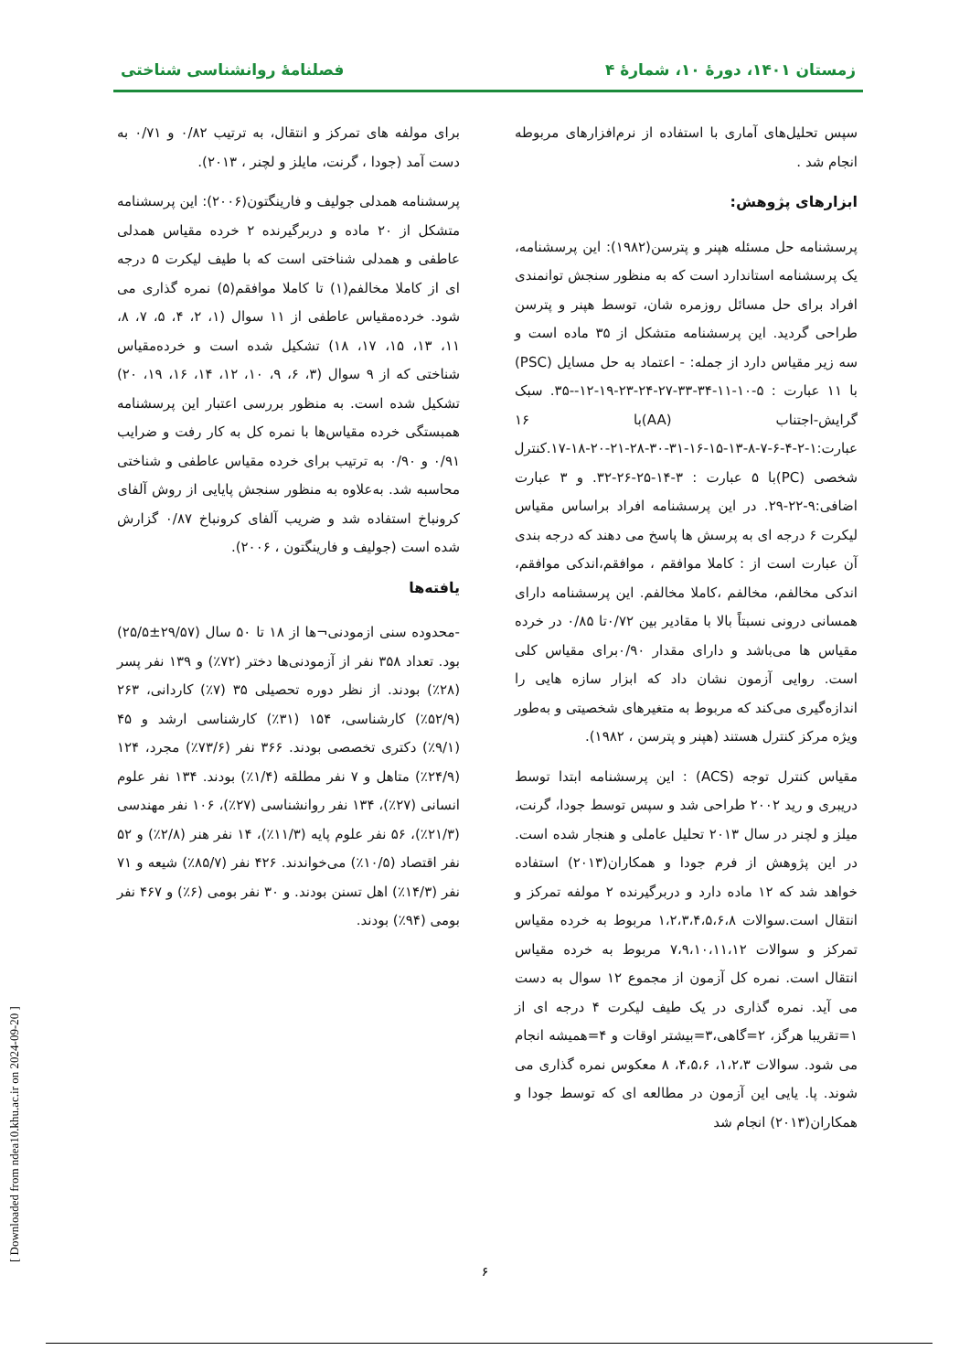زمستان ۱۴۰۱، دورهٔ ۱۰، شمارهٔ ۴ فصلنامهٔ روانشناسی شناختی
سپس تحلیل‌های آماری با استفاده از نرم‌افزارهای مربوطه انجام شد .
ابزارهای پژوهش:
پرسشنامه حل مسئله هپنر و پترسن(۱۹۸۲): این پرسشنامه، یک پرسشنامه استاندارد است که به منظور سنجش توانمندی افراد برای حل مسائل روزمره شان، توسط هپنر و پترسن طراحی گردید. این پرسشنامه متشکل از ۳۵ ماده است و سه زیر مقیاس دارد از جمله: - اعتماد به حل مسایل (PSC) با ۱۱ عبارت : ۵-۱۰-۱۱-۳۴-۳۳-۲۷-۲۴-۲۳-۱۹-۱۲--۳۵. سبک گرایش-اجتناب (AA)با ۱۶ عبارت:۱-۲-۴-۶-۷-۸-۱۳-۱۵-۱۶-۳۱-۳۰-۲۸-۲۱-۲۰-۱۸-۱۷.کنترل شخصی (PC)با ۵ عبارت : ۳-۱۴-۲۵-۲۶-۳۲. و ۳ عبارت اضافی:۹-۲۲-۲۹. در این پرسشنامه افراد براساس مقیاس لیکرت ۶ درجه ای به پرسش ها پاسخ می دهند که درجه بندی آن عبارت است از : کاملا موافقم ، موافقم،اندکی موافقم، اندکی مخالفم، مخالفم ،کاملا مخالفم. این پرسشنامه دارای همسانی درونی نسبتاً بالا با مقادیر بین ۰/۷۲تا ۰/۸۵ در خرده مقیاس ها می‌باشد و دارای مقدار ۰/۹۰برای مقیاس کلی است. روایی آزمون نشان داد که ابزار سازه هایی را اندازه‌گیری می‌کند که مربوط به متغیرهای شخصیتی و به‌طور ویژه مرکز کنترل هستند (هپنر و پترسن ، ۱۹۸۲).
مقیاس کنترل توجه (ACS) : این پرسشنامه ابتدا توسط دریبری و رید ۲۰۰۲ طراحی شد و سپس توسط جودا، گرنت، میلز و لچنر در سال ۲۰۱۳ تحلیل عاملی و هنجار شده است. در این پژوهش از فرم جودا و همکاران(۲۰۱۳) استفاده خواهد شد که ۱۲ ماده دارد و دربرگیرنده ۲ مولفه تمرکز و انتقال است.سوالات ۱،۲،۳،۴،۵،۶،۸ مربوط به خرده مقیاس تمرکز و سوالات ۷،۹،۱۰،۱۱،۱۲ مربوط به خرده مقیاس انتقال است. نمره کل آزمون از مجموع ۱۲ سوال به دست می آید. نمره گذاری در یک طیف لیکرت ۴ درجه ای از ۱=تقریبا هرگز، ۲=گاهی،۳=بیشتر اوقات و ۴=همیشه انجام می شود. سوالات ۱،۲،۳، ۴،۵،۶، ۸ معکوس نمره گذاری می شوند. پا. یایی این آزمون در مطالعه ای که توسط جودا و همکاران(۲۰۱۳) انجام شد
برای مولفه های تمرکز و انتقال، به ترتیب ۰/۸۲ و ۰/۷۱ به دست آمد (جودا ، گرنت، مایلز و لچنر ، ۲۰۱۳).
پرسشنامه همدلی جولیف و فارینگتون(۲۰۰۶): این پرسشنامه متشکل از ۲۰ ماده و دربرگیرنده ۲ خرده مقیاس همدلی عاطفی و همدلی شناختی است که با طیف لیکرت ۵ درجه ای از کاملا مخالفم(۱) تا کاملا موافقم(۵) نمره گذاری می شود. خرده‌مقیاس عاطفی از ۱۱ سوال (۱، ۲، ۴، ۵، ۷، ۸، ۱۱، ۱۳، ۱۵، ۱۷، ۱۸) تشکیل شده است و خرده‌مقیاس شناختی که از ۹ سوال (۳، ۶، ۹، ۱۰، ۱۲، ۱۴، ۱۶، ۱۹، ۲۰) تشکیل شده است. به منظور بررسی اعتبار این پرسشنامه همبستگی خرده مقیاس‌ها با نمره کل به کار رفت و ضرایب ۰/۹۱ و ۰/۹۰ به ترتیب برای خرده مقیاس عاطفی و شناختی محاسبه شد. به‌علاوه به منظور سنجش پایایی از روش آلفای کرونباخ استفاده شد و ضریب آلفای کرونباخ ۰/۸۷ گزارش شده است (جولیف و فارینگتون ، ۲۰۰۶).
یافته‌ها
-محدوده سنی ازمودنی¬ها از ۱۸ تا ۵۰ سال (۲۹/۵۷±۲۵/۵) بود. تعداد ۳۵۸ نفر از آزمودنی‌ها دختر (۷۲٪) و ۱۳۹ نفر پسر (۲۸٪) بودند. از نظر دوره تحصیلی ۳۵ (۷٪) کاردانی، ۲۶۳ (۵۲/۹٪) کارشناسی، ۱۵۴ (۳۱٪) کارشناسی ارشد و ۴۵ (۹/۱٪) دکتری تخصصی بودند. ۳۶۶ نفر (۷۳/۶٪) مجرد، ۱۲۴ (۲۴/۹٪) متاهل و ۷ نفر مطلقه (۱/۴٪) بودند. ۱۳۴ نفر علوم انسانی (۲۷٪)، ۱۳۴ نفر روانشناسی (۲۷٪)، ۱۰۶ نفر مهندسی (۲۱/۳٪)، ۵۶ نفر علوم پایه (۱۱/۳٪)، ۱۴ نفر هنر (۲/۸٪) و ۵۲ نفر اقتصاد (۱۰/۵٪) می‌خواندند. ۴۲۶ نفر (۸۵/۷٪) شیعه و ۷۱ نفر (۱۴/۳٪) اهل تسنن بودند. و ۳۰ نفر بومی (۶٪) و ۴۶۷ نفر بومی (۹۴٪) بودند.
[ Downloaded from ndea10.khu.ac.ir on 2024-09-20 ]
۶